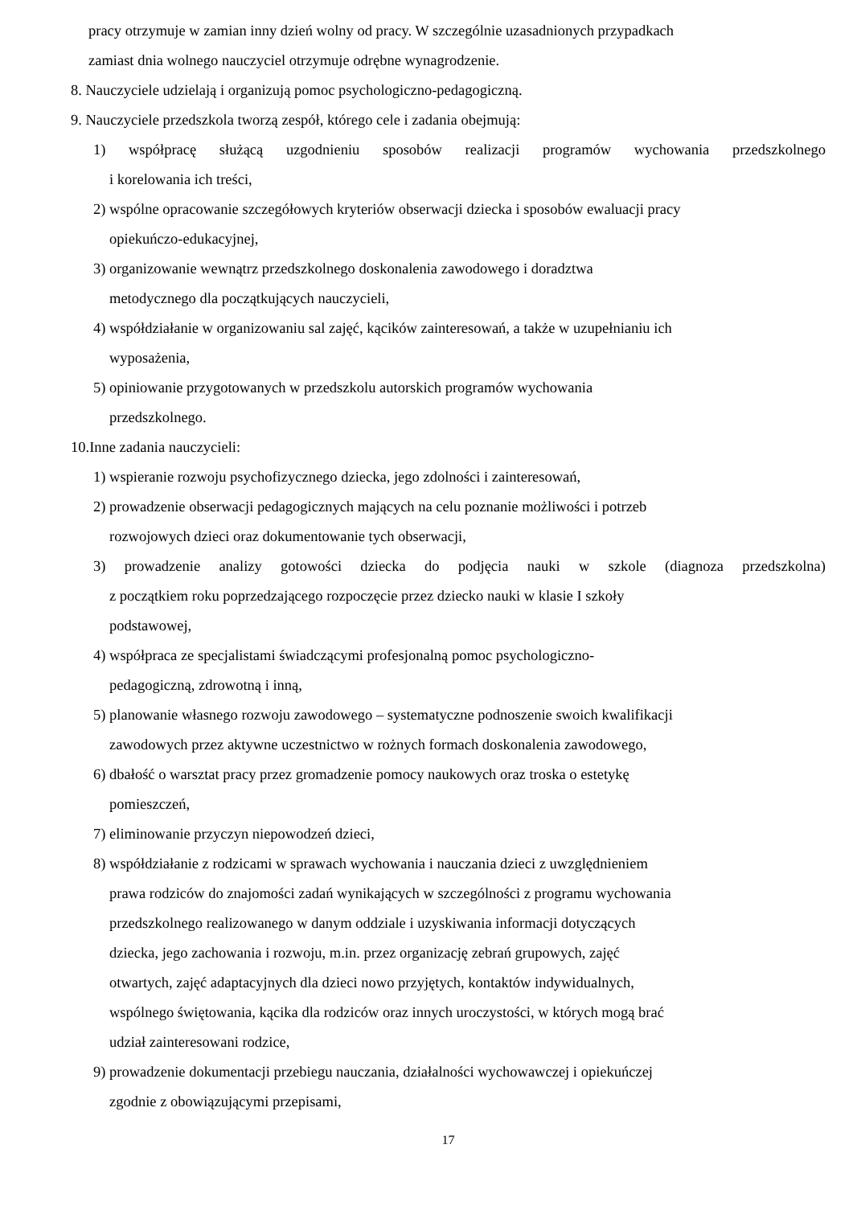pracy otrzymuje w zamian inny dzień wolny od pracy. W szczególnie uzasadnionych przypadkach
zamiast dnia wolnego nauczyciel otrzymuje odrębne wynagrodzenie.
8. Nauczyciele udzielają i organizują pomoc psychologiczno-pedagogiczną.
9. Nauczyciele przedszkola tworzą zespół, którego cele i zadania obejmują:
1) współpracę służącą uzgodnieniu sposobów realizacji programów wychowania przedszkolnego
i korelowania ich treści,
2) wspólne opracowanie szczegółowych kryteriów obserwacji dziecka i sposobów ewaluacji pracy
opiekuńczo-edukacyjnej,
3) organizowanie wewnątrz przedszkolnego doskonalenia zawodowego i doradztwa
metodycznego dla początkujących nauczycieli,
4) współdziałanie w organizowaniu sal zajęć, kącików zainteresowań, a także w uzupełnianiu ich
wyposażenia,
5) opiniowanie przygotowanych w przedszkolu autorskich programów wychowania
przedszkolnego.
10.Inne zadania nauczycieli:
1) wspieranie rozwoju psychofizycznego dziecka, jego zdolności i zainteresowań,
2) prowadzenie obserwacji pedagogicznych mających na celu poznanie możliwości i potrzeb
rozwojowych dzieci oraz dokumentowanie tych obserwacji,
3) prowadzenie analizy gotowości dziecka do podjęcia nauki w szkole (diagnoza przedszkolna)
z początkiem roku poprzedzającego rozpoczęcie przez dziecko nauki w klasie I szkoły
podstawowej,
4) współpraca ze specjalistami świadczącymi profesjonalną pomoc psychologiczno-
pedagogiczną, zdrowotną i inną,
5) planowanie własnego rozwoju zawodowego – systematyczne podnoszenie swoich kwalifikacji
zawodowych przez aktywne uczestnictwo w rożnych formach doskonalenia zawodowego,
6) dbałość o warsztat pracy przez gromadzenie pomocy naukowych oraz troska o estetykę
pomieszczeń,
7) eliminowanie przyczyn niepowodzeń dzieci,
8) współdziałanie z rodzicami w sprawach wychowania i nauczania dzieci z uwzględnieniem
prawa rodziców do znajomości zadań wynikających w szczególności z programu wychowania
przedszkolnego realizowanego w danym oddziale i uzyskiwania informacji dotyczących
dziecka, jego zachowania i rozwoju, m.in. przez organizację zebrań grupowych, zajęć
otwartych, zajęć adaptacyjnych dla dzieci nowo przyjętych, kontaktów indywidualnych,
wspólnego świętowania, kącika dla rodziców oraz innych uroczystości, w których mogą brać
udział zainteresowani rodzice,
9) prowadzenie dokumentacji przebiegu nauczania, działalności wychowawczej i opiekuńczej
zgodnie z obowiązującymi przepisami,
17